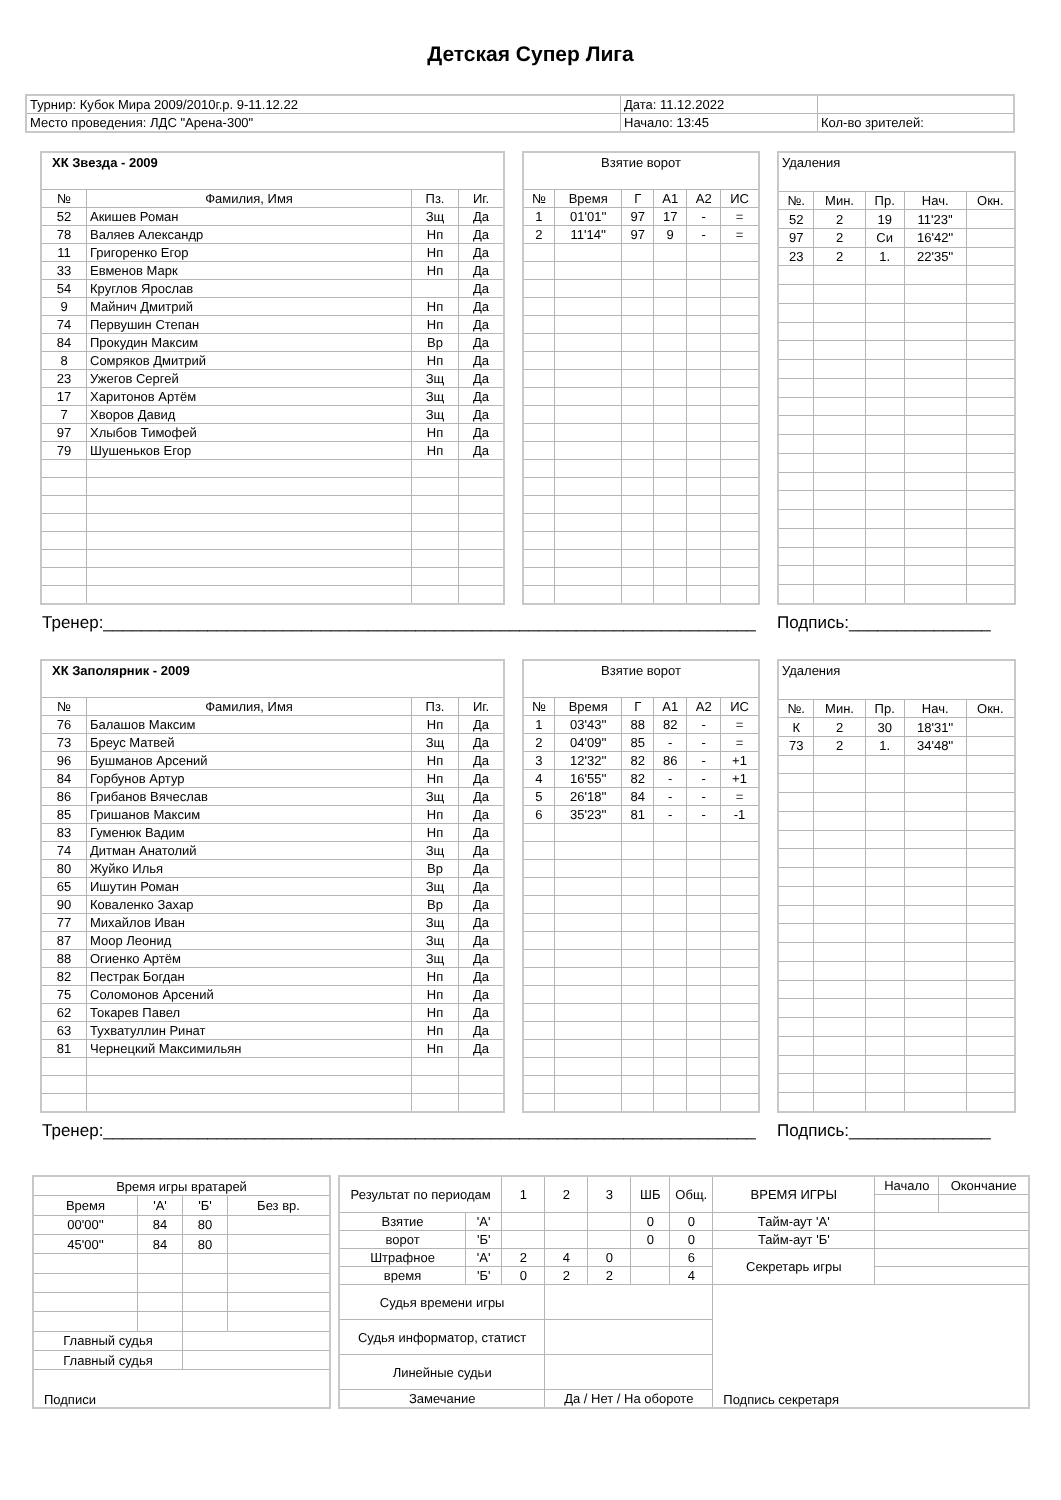Детская Супер Лига
| Турнир: Кубок Мира 2009/2010г.р. 9-11.12.22 | Дата: 11.12.2022 | |
| Место проведения: ЛДС "Арена-300" | Начало: 13:45 | Кол-во зрителей: |
| ХК Звезда - 2009 | | | |
| № | Фамилия, Имя | Пз. | Иг. |
| 52 | Акишев Роман | Зщ | Да |
| 78 | Валяев Александр | Нп | Да |
| 11 | Григоренко Егор | Нп | Да |
| 33 | Евменов Марк | Нп | Да |
| 54 | Круглов Ярослав | | Да |
| 9 | Майнич Дмитрий | Нп | Да |
| 74 | Первушин Степан | Нп | Да |
| 84 | Прокудин Максим | Вр | Да |
| 8 | Сомряков Дмитрий | Нп | Да |
| 23 | Ужегов Сергей | Зщ | Да |
| 17 | Харитонов Артём | Зщ | Да |
| 7 | Хворов Давид | Зщ | Да |
| 97 | Хлыбов Тимофей | Нп | Да |
| 79 | Шушеньков Егор | Нп | Да |
| Взятие ворот | | | | | |
| № | Время | Г | А1 | А2 | ИС |
| 1 | 01'01'' | 97 | 17 | - | = |
| 2 | 11'14'' | 97 | 9 | - | = |
| Удаления | | | | |
| №. | Мин. | Пр. | Нач. | Окн. |
| 52 | 2 | 19 | 11'23'' | |
| 97 | 2 | Си | 16'42'' | |
| 23 | 2 | 1. | 22'35'' | |
Тренер:_____________________________________________________________________ Подпись:_______________
| ХК Заполярник - 2009 | | | |
| № | Фамилия, Имя | Пз. | Иг. |
| 76 | Балашов Максим | Нп | Да |
| 73 | Бреус Матвей | Зщ | Да |
| 96 | Бушманов Арсений | Нп | Да |
| 84 | Горбунов Артур | Нп | Да |
| 86 | Грибанов Вячеслав | Зщ | Да |
| 85 | Гришанов Максим | Нп | Да |
| 83 | Гуменюк Вадим | Нп | Да |
| 74 | Дитман Анатолий | Зщ | Да |
| 80 | Жуйко Илья | Вр | Да |
| 65 | Ишутин Роман | Зщ | Да |
| 90 | Коваленко Захар | Вр | Да |
| 77 | Михайлов Иван | Зщ | Да |
| 87 | Моор Леонид | Зщ | Да |
| 88 | Огиенко Артём | Зщ | Да |
| 82 | Пестрак Богдан | Нп | Да |
| 75 | Соломонов Арсений | Нп | Да |
| 62 | Токарев Павел | Нп | Да |
| 63 | Тухватуллин Ринат | Нп | Да |
| 81 | Чернецкий Максимильян | Нп | Да |
| Взятие ворот | | | | | |
| № | Время | Г | А1 | А2 | ИС |
| 1 | 03'43'' | 88 | 82 | - | = |
| 2 | 04'09'' | 85 | - | - | = |
| 3 | 12'32'' | 82 | 86 | - | +1 |
| 4 | 16'55'' | 82 | - | - | +1 |
| 5 | 26'18'' | 84 | - | - | = |
| 6 | 35'23'' | 81 | - | - | -1 |
| Удаления | | | | |
| №. | Мин. | Пр. | Нач. | Окн. |
| К | 2 | 30 | 18'31'' | |
| 73 | 2 | 1. | 34'48'' | |
Тренер:_____________________________________________________________________ Подпись:_______________
| Время игры вратарей | | | |
| Время | 'А' | 'Б' | Без вр. |
| 00'00'' | 84 | 80 | |
| 45'00'' | 84 | 80 | |
| Главный судья | | | |
| Главный судья | | | |
| Подписи | | | |
| Результат по периодам | | 1 | 2 | 3 | ШБ | Общ. | ВРЕМЯ ИГРЫ | Начало | Окончание |
| Взятие | 'А' | | | | 0 | 0 | Тайм-аут 'А' | | |
| ворот | 'Б' | | | | 0 | 0 | Тайм-аут 'Б' | | |
| Штрафное | 'А' | 2 | 4 | 0 | | 6 | Секретарь игры | | |
| время | 'Б' | 0 | 2 | 2 | | 4 | | | |
| Судья времени игры | | | | | | | Подпись секретаря | | |
| Судья информатор, статист | | | | | | | | | |
| Линейные судьи | | | | | | | | | |
| Замечание | | | Да / Нет / На обороте | | | | | | |